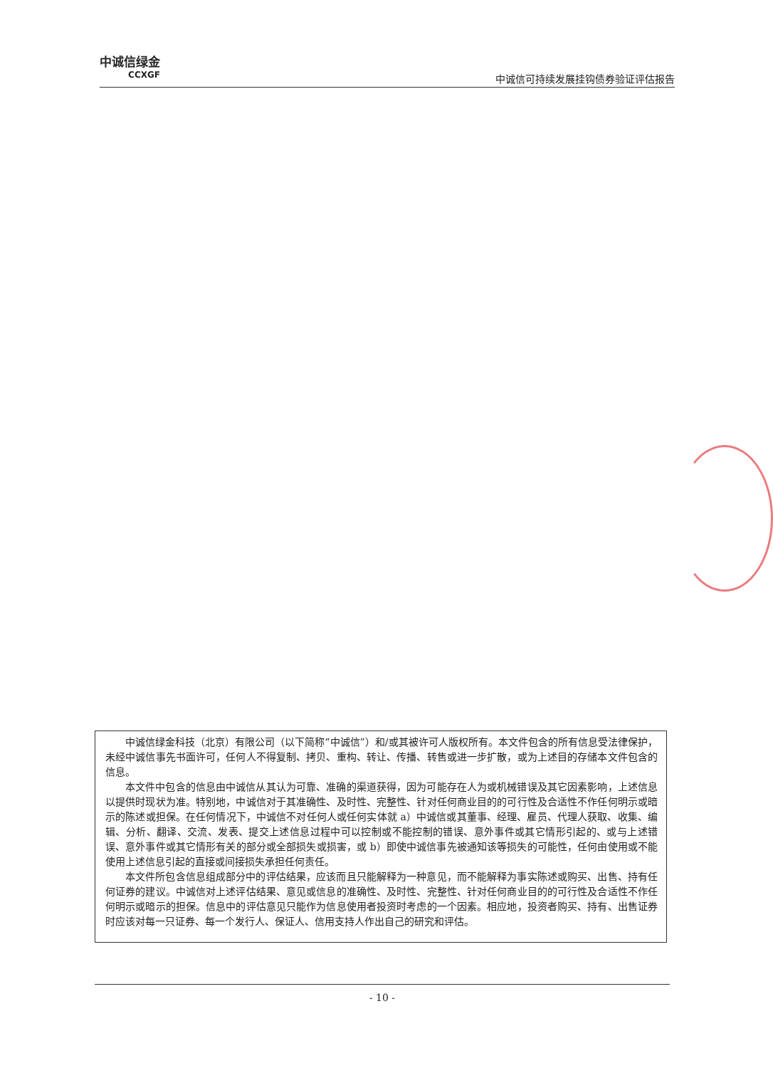中诚信绿金
CCXGF
中诚信可持续发展挂钩债券验证评估报告
中诚信绿金科技（北京）有限公司（以下简称“中诚信”）和/或其被许可人版权所有。本文件包含的所有信息受法律保护，未经中诚信事先书面许可，任何人不得复制、拷贝、重构、转让、传播、转售或进一步扩散，或为上述目的存储本文件包含的信息。
本文件中包含的信息由中诚信从其认为可靠、准确的渠道获得，因为可能存在人为或机械错误及其它因素影响，上述信息以提供时现状为准。特别地，中诚信对于其准确性、及时性、完整性、针对任何商业目的的可行性及合适性不作任何明示或暗示的陈述或担保。在任何情况下，中诚信不对任何人或任何实体就 a）中诚信或其董事、经理、雇员、代理人获取、收集、编辑、分析、翻译、交流、发表、提交上述信息过程中可以控制或不能控制的错误、意外事件或其它情形引起的、或与上述错误、意外事件或其它情形有关的部分或全部损失或损害，或 b）即使中诚信事先被通知该等损失的可能性，任何由使用或不能使用上述信息引起的直接或间接损失承担任何责任。
本文件所包含信息组成部分中的评估结果，应该而且只能解释为一种意见，而不能解释为事实陈述或购买、出售、持有任何证券的建议。中诚信对上述评估结果、意见或信息的准确性、及时性、完整性、针对任何商业目的的可行性及合适性不作任何明示或暗示的担保。信息中的评估意见只能作为信息使用者投资时考虑的一个因素。相应地，投资者购买、持有、出售证券时应该对每一只证券、每一个发行人、保证人、信用支持人作出自己的研究和评估。
- 10 -